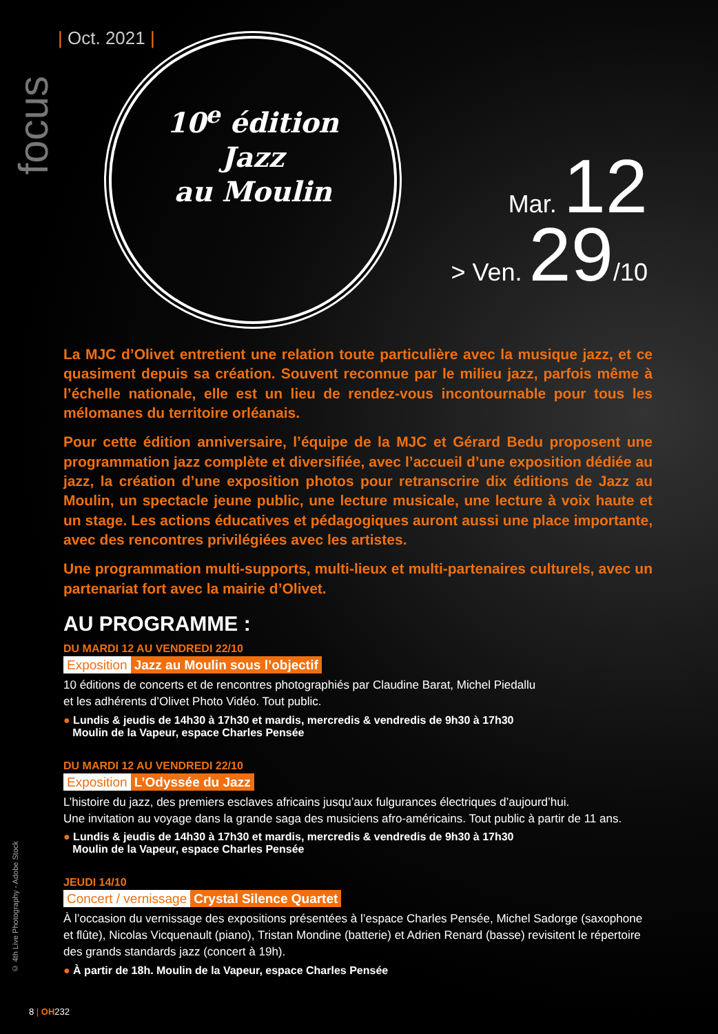focus
| Oct. 2021 |
10<sup>e</sup> édition
Jazz
au Moulin
Mar. 12
> Ven. 29/10
La MJC d’Olivet entretient une relation toute particulière avec la musique jazz, et ce quasiment depuis sa création. Souvent reconnue par le milieu jazz, parfois même à l’échelle nationale, elle est un lieu de rendez-vous incontournable pour tous les mélomanes du territoire orléanais.
Pour cette édition anniversaire, l’équipe de la MJC et Gérard Bedu proposent une programmation jazz complète et diversifiée, avec l’accueil d’une exposition dédiée au jazz, la création d’une exposition photos pour retranscrire dix éditions de Jazz au Moulin, un spectacle jeune public, une lecture musicale, une lecture à voix haute et un stage. Les actions éducatives et pédagogiques auront aussi une place importante, avec des rencontres privilégiées avec les artistes.
Une programmation multi-supports, multi-lieux et multi-partenaires culturels, avec un partenariat fort avec la mairie d’Olivet.
AU PROGRAMME :
DU MARDI 12 AU VENDREDI 22/10
Exposition Jazz au Moulin sous l’objectif
10 éditions de concerts et de rencontres photographiés par Claudine Barat, Michel Piedallu
et les adhérents d’Olivet Photo Vidéo. Tout public.
● Lundis & jeudis de 14h30 à 17h30 et mardis, mercredis & vendredis de 9h30 à 17h30
Moulin de la Vapeur, espace Charles Pensée
DU MARDI 12 AU VENDREDI 22/10
Exposition L’Odyssée du Jazz
L’histoire du jazz, des premiers esclaves africains jusqu’aux fulgurances électriques d’aujourd’hui.
Une invitation au voyage dans la grande saga des musiciens afro-américains. Tout public à partir de 11 ans.
● Lundis & jeudis de 14h30 à 17h30 et mardis, mercredis & vendredis de 9h30 à 17h30
Moulin de la Vapeur, espace Charles Pensée
JEUDI 14/10
Concert / vernissage Crystal Silence Quartet
À l’occasion du vernissage des expositions présentées à l’espace Charles Pensée, Michel Sadorge (saxophone et flûte), Nicolas Vicquenault (piano), Tristan Mondine (batterie) et Adrien Renard (basse) revisitent le répertoire des grands standards jazz (concert à 19h).
● À partir de 18h. Moulin de la Vapeur, espace Charles Pensée
© 4th Live Photography - Adobe Stock
8 | OH232